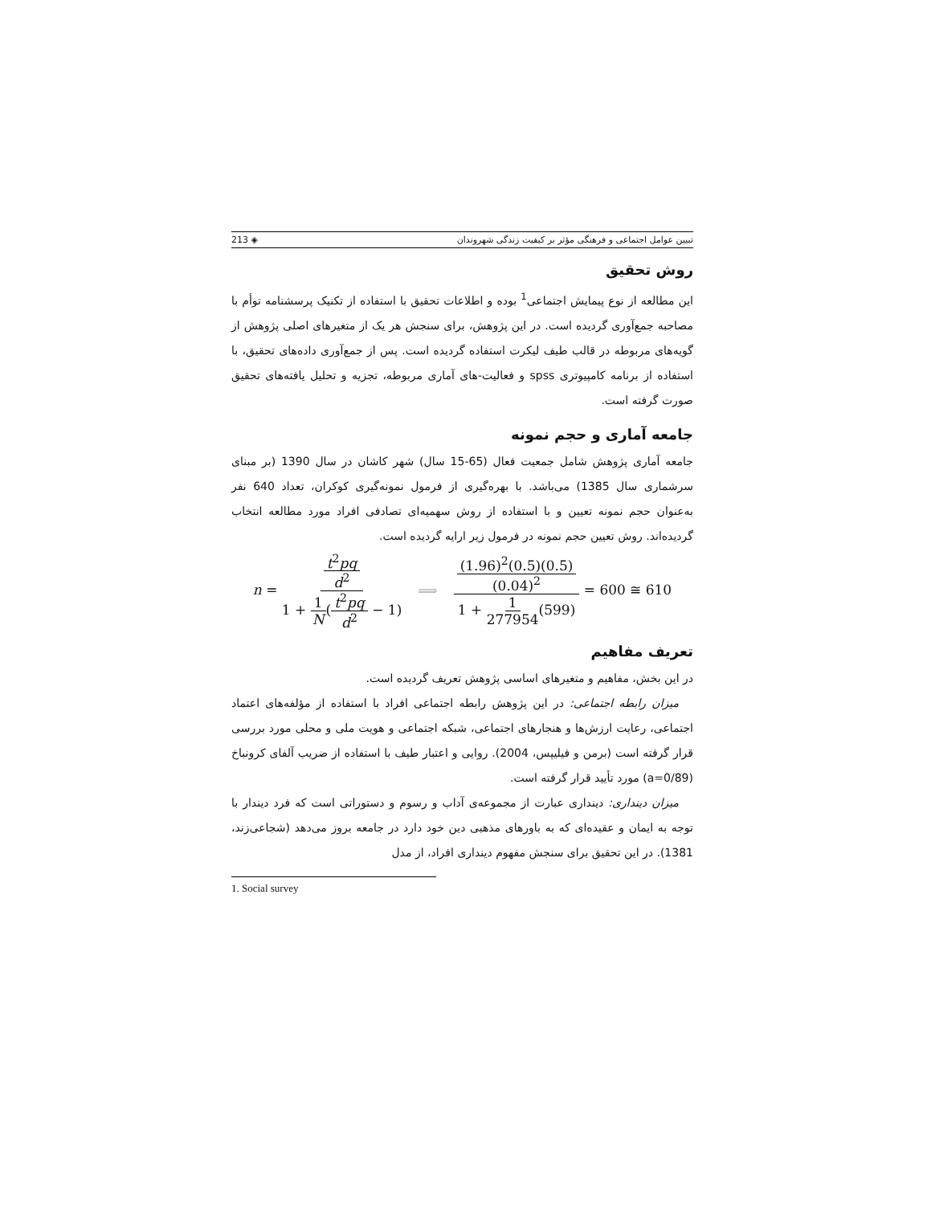تبیین عوامل اجتماعی و فرهنگی مؤثر بر کیفیت زندگی شهروندان ◈ 213
روش تحقیق
این مطالعه از نوع پیمایش اجتماعی<sup>1</sup> بوده و اطلاعات تحقیق با استفاده از تکنیک پرسشنامه توأم با مصاحبه جمع‌آوری گردیده است. در این پژوهش، برای سنجش هر یک از متغیرهای اصلی پژوهش از گویه‌های مربوطه در قالب طیف لیکرت استفاده گردیده است. پس از جمع‌آوری داده‌های تحقیق، با استفاده از برنامه کامپیوتری spss و فعالیت-های آماری مربوطه، تجزیه و تحلیل یافته‌های تحقیق صورت گرفته است.
جامعه آماری و حجم نمونه
جامعه آماری پژوهش شامل جمعیت فعال (65-15 سال) شهر کاشان در سال 1390 (بر مبنای سرشماری سال 1385) می‌باشد. با بهره‌گیری از فرمول نمونه‌گیری کوکران، تعداد 640 نفر به‌عنوان حجم نمونه تعیین و با استفاده از روش سهمیه‌ای تصادفی افراد مورد مطالعه انتخاب گردیده‌اند. روش تعیین حجم نمونه در فرمول زیر ارایه گردیده است.
n = t<sup>2</sup>pq d<sup>2</sup> 1 + 1 N(t<sup>2</sup>pq d<sup>2</sup> − 1) ⟹ (1.96)<sup>2</sup>(0.5)(0.5) (0.04)<sup>2</sup> 1 + 1 277954(599) = 600 ≅ 610
تعریف مفاهیم
در این بخش، مفاهیم و متغیرهای اساسی پژوهش تعریف گردیده است.
میزان رابطه اجتماعی: در این پژوهش رابطه اجتماعی افراد با استفاده از مؤلفه‌های اعتماد اجتماعی، رعایت ارزش‌ها و هنجارهای اجتماعی، شبکه اجتماعی و هویت ملی و محلی مورد بررسی قرار گرفته است (برمن و فیلیپس، 2004). روایی و اعتبار طیف با استفاده از ضریب آلفای کرونباخ (a=0/89) مورد تأیید قرار گرفته است.
میزان دینداری: دینداری عبارت از مجموعه‌ی آداب و رسوم و دستوراتی است که فرد دیندار با توجه به ایمان و عقیده‌ای که به باورهای مذهبی دین خود دارد در جامعه بروز می‌دهد (شجاعی‌زند، 1381). در این تحقیق برای سنجش مفهوم دینداری افراد، از مدل
1. Social survey